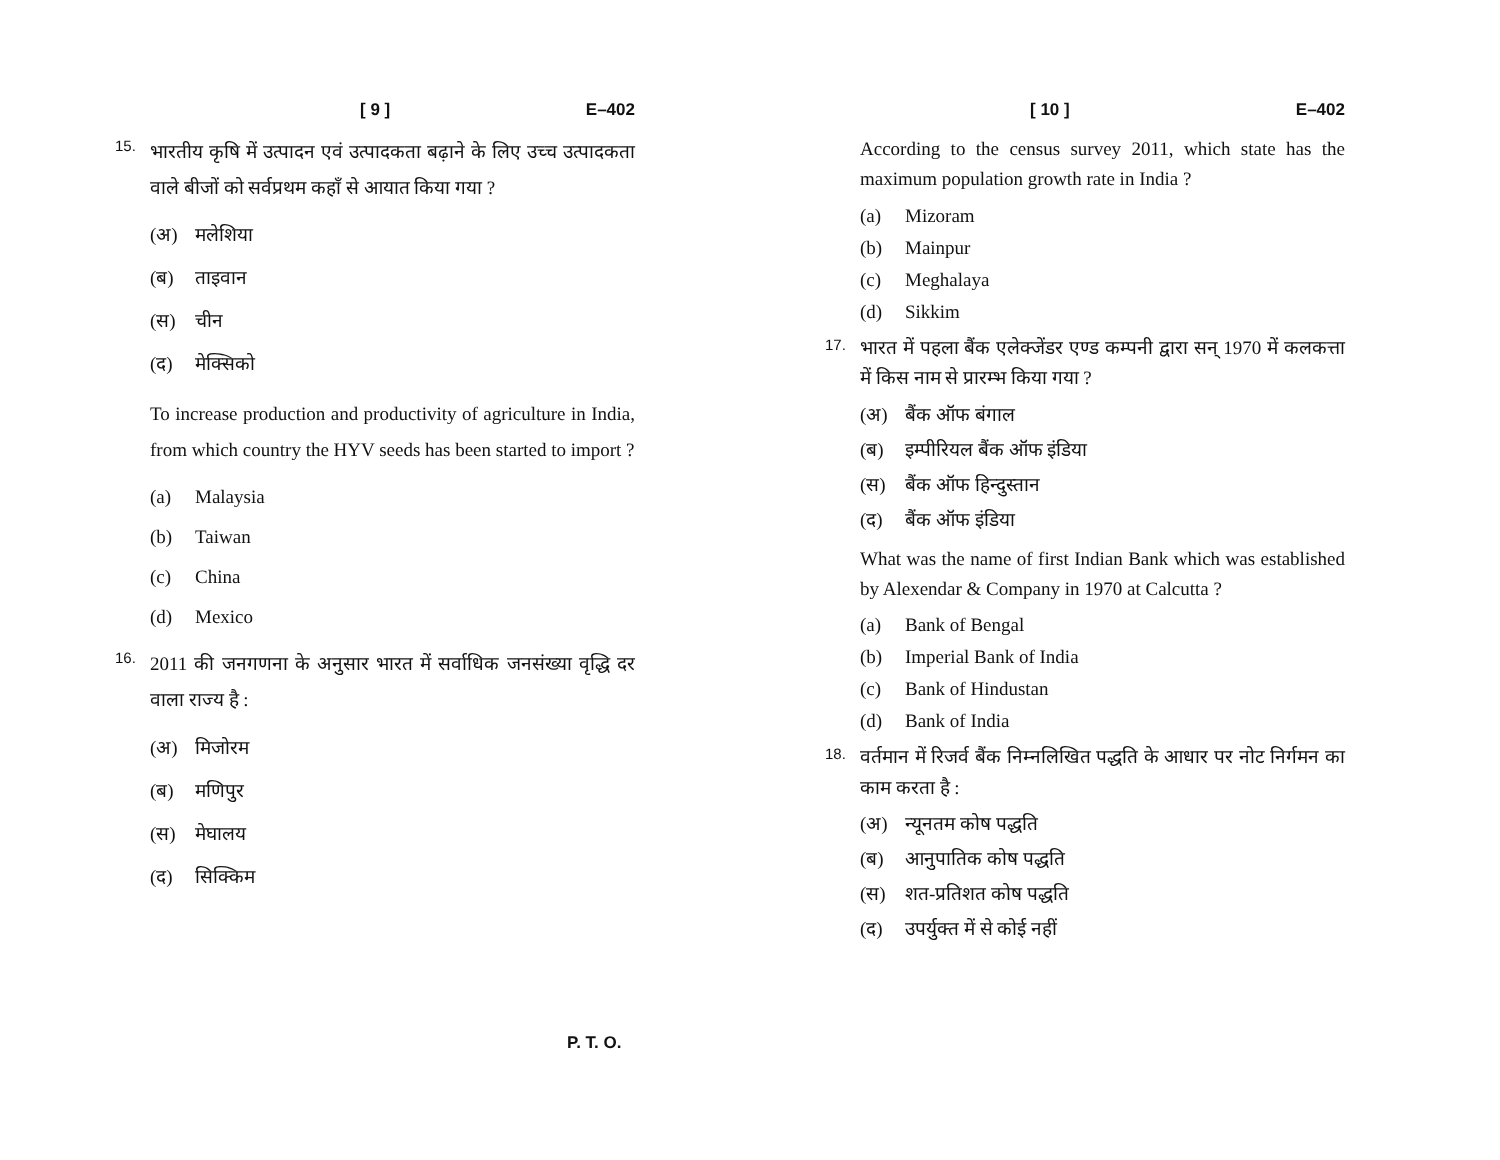[ 9 ] E–402
15.
भारतीय कृषि में उत्पादन एवं उत्पादकता बढ़ाने के लिए उच्च उत्पादकता वाले बीजों को सर्वप्रथम कहाँ से आयात किया गया ?
(अ) मलेशिया
(ब) ताइवान
(स) चीन
(द) मेक्सिको
To increase production and productivity of agriculture in India, from which country the HYV seeds has been started to import ?
(a) Malaysia
(b) Taiwan
(c) China
(d) Mexico
16.
2011 की जनगणना के अनुसार भारत में सर्वाधिक जनसंख्या वृद्धि दर वाला राज्य है :
(अ) मिजोरम
(ब) मणिपुर
(स) मेघालय
(द) सिक्किम
[ 10 ] E–402
According to the census survey 2011, which state has the maximum population growth rate in India ?
(a) Mizoram
(b) Mainpur
(c) Meghalaya
(d) Sikkim
17.
भारत में पहला बैंक एलेक्जेंडर एण्ड कम्पनी द्वारा सन् 1970 में कलकत्ता में किस नाम से प्रारम्भ किया गया ?
(अ) बैंक ऑफ बंगाल
(ब) इम्पीरियल बैंक ऑफ इंडिया
(स) बैंक ऑफ हिन्दुस्तान
(द) बैंक ऑफ इंडिया
What was the name of first Indian Bank which was established by Alexendar & Company in 1970 at Calcutta ?
(a) Bank of Bengal
(b) Imperial Bank of India
(c) Bank of Hindustan
(d) Bank of India
18.
वर्तमान में रिजर्व बैंक निम्नलिखित पद्धति के आधार पर नोट निर्गमन का काम करता है :
(अ) न्यूनतम कोष पद्धति
(ब) आनुपातिक कोष पद्धति
(स) शत-प्रतिशत कोष पद्धति
(द) उपर्युक्त में से कोई नहीं
P. T. O.